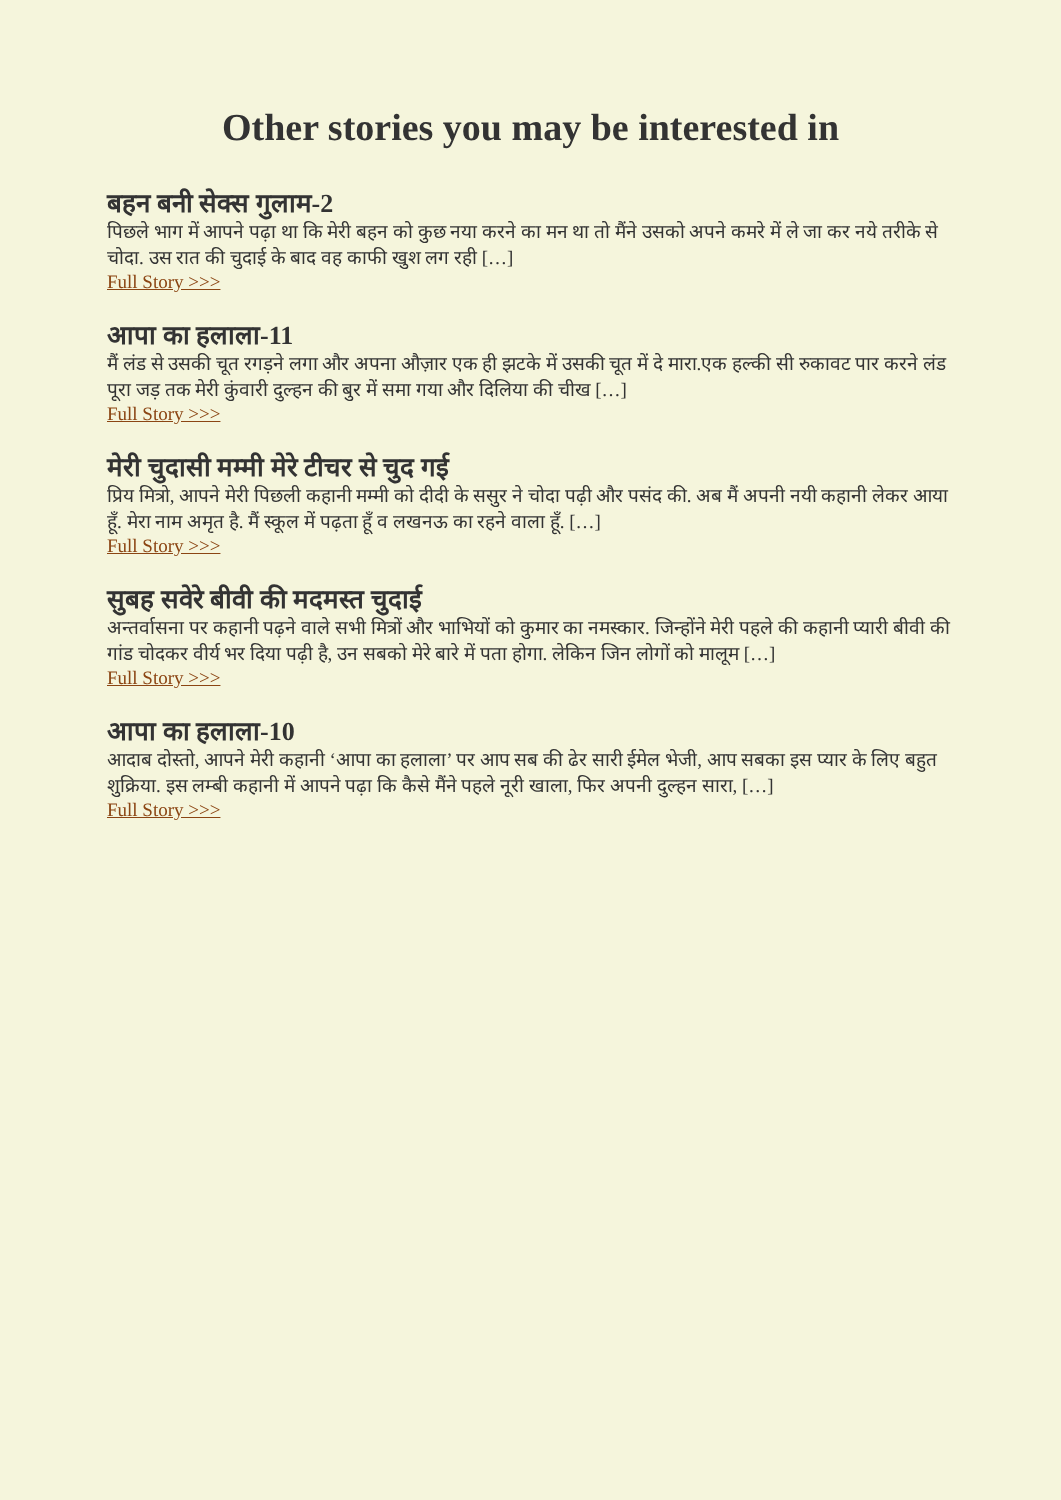Other stories you may be interested in
बहन बनी सेक्स गुलाम-2
पिछले भाग में आपने पढ़ा था कि मेरी बहन को कुछ नया करने का मन था तो मैंने उसको अपने कमरे में ले जा कर नये तरीके से चोदा. उस रात की चुदाई के बाद वह काफी खुश लग रही […]
Full Story >>>
आपा का हलाला-11
मैं लंड से उसकी चूत रगड़ने लगा और अपना औज़ार एक ही झटके में उसकी चूत में दे मारा.एक हल्की सी रुकावट पार करने लंड पूरा जड़ तक मेरी कुंवारी दुल्हन की बुर में समा गया और दिलिया की चीख […]
Full Story >>>
मेरी चुदासी मम्मी मेरे टीचर से चुद गई
प्रिय मित्रो, आपने मेरी पिछली कहानी मम्मी को दीदी के ससुर ने चोदा पढ़ी और पसंद की. अब मैं अपनी नयी कहानी लेकर आया हूँ. मेरा नाम अमृत है. मैं स्कूल में पढ़ता हूँ व लखनऊ का रहने वाला हूँ. […]
Full Story >>>
सुबह सवेरे बीवी की मदमस्त चुदाई
अन्तर्वासना पर कहानी पढ़ने वाले सभी मित्रों और भाभियों को कुमार का नमस्कार. जिन्होंने मेरी पहले की कहानी प्यारी बीवी की गांड चोदकर वीर्य भर दिया पढ़ी है, उन सबको मेरे बारे में पता होगा. लेकिन जिन लोगों को मालूम […]
Full Story >>>
आपा का हलाला-10
आदाब दोस्तो, आपने मेरी कहानी ‘आपा का हलाला’ पर आप सब की ढेर सारी ईमेल भेजी, आप सबका इस प्यार के लिए बहुत शुक्रिया. इस लम्बी कहानी में आपने पढ़ा कि कैसे मैंने पहले नूरी खाला, फिर अपनी दुल्हन सारा, […]
Full Story >>>